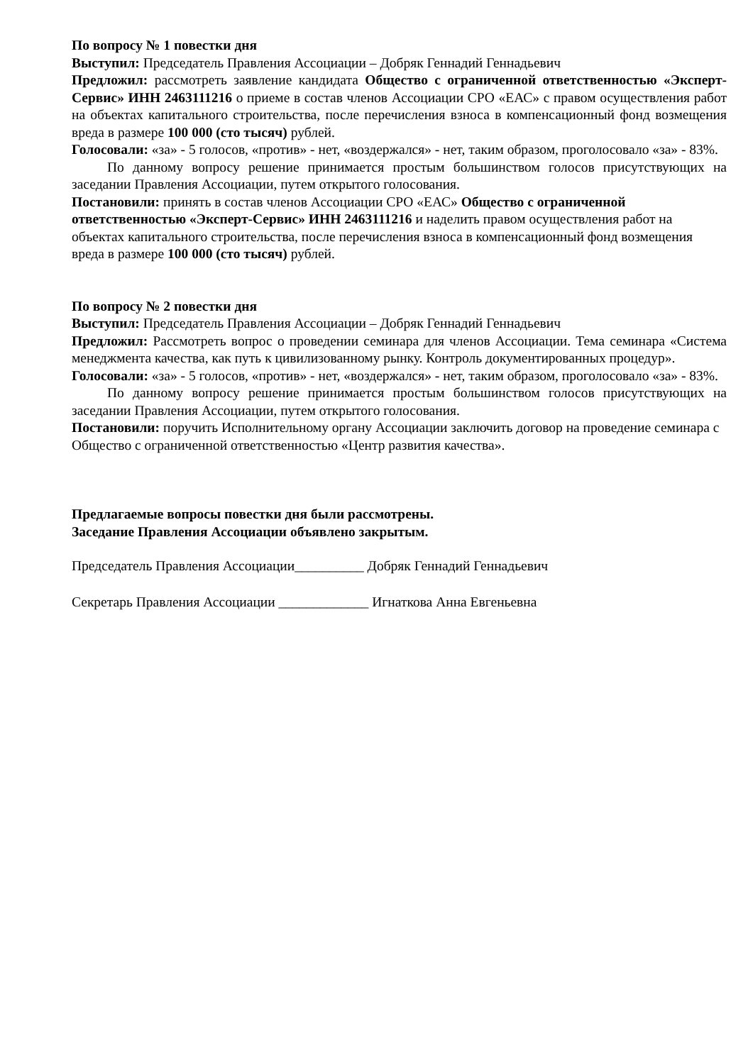По вопросу № 1 повестки дня
Выступил: Председатель Правления Ассоциации – Добряк Геннадий Геннадьевич
Предложил: рассмотреть заявление кандидата Общество с ограниченной ответственностью «Эксперт-Сервис» ИНН 2463111216 о приеме в состав членов Ассоциации СРО «ЕАС» с правом осуществления работ на объектах капитального строительства, после перечисления взноса в компенсационный фонд возмещения вреда в размере 100 000 (сто тысяч) рублей.
Голосовали: «за» - 5 голосов, «против» - нет, «воздержался» - нет, таким образом, проголосовало «за» - 83%.
По данному вопросу решение принимается простым большинством голосов присутствующих на заседании Правления Ассоциации, путем открытого голосования.
Постановили: принять в состав членов Ассоциации СРО «ЕАС» Общество с ограниченной ответственностью «Эксперт-Сервис» ИНН 2463111216 и наделить правом осуществления работ на объектах капитального строительства, после перечисления взноса в компенсационный фонд возмещения вреда в размере 100 000 (сто тысяч) рублей.
По вопросу № 2 повестки дня
Выступил: Председатель Правления Ассоциации – Добряк Геннадий Геннадьевич
Предложил: Рассмотреть вопрос о проведении семинара для членов Ассоциации. Тема семинара «Система менеджмента качества, как путь к цивилизованному рынку. Контроль документированных процедур».
Голосовали: «за» - 5 голосов, «против» - нет, «воздержался» - нет, таким образом, проголосовало «за» - 83%.
По данному вопросу решение принимается простым большинством голосов присутствующих на заседании Правления Ассоциации, путем открытого голосования.
Постановили: поручить Исполнительному органу Ассоциации заключить договор на проведение семинара с Общество с ограниченной ответственностью «Центр развития качества».
Предлагаемые вопросы повестки дня были рассмотрены.
Заседание Правления Ассоциации объявлено закрытым.
Председатель Правления Ассоциации__________ Добряк Геннадий Геннадьевич
Секретарь Правления Ассоциации _____________ Игнаткова Анна Евгеньевна